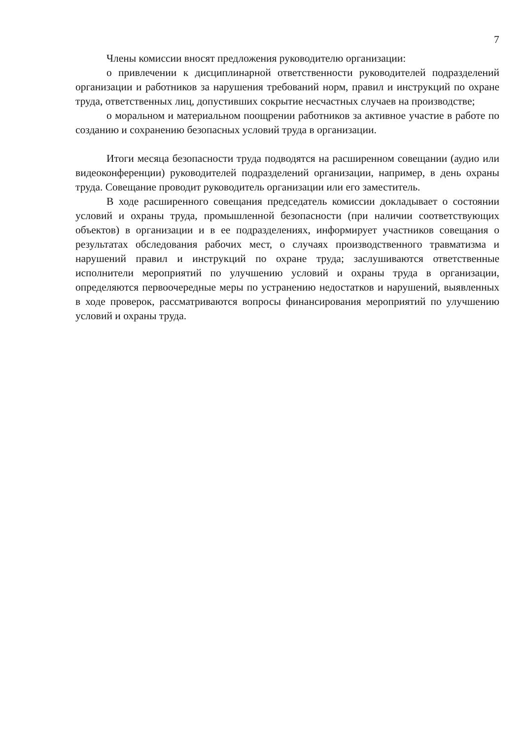7
Члены комиссии вносят предложения руководителю организации:
о привлечении к дисциплинарной ответственности руководителей подразделений организации и работников за нарушения требований норм, правил и инструкций по охране труда, ответственных лиц, допустивших сокрытие несчастных случаев на производстве;
о моральном и материальном поощрении работников за активное участие в работе по созданию и сохранению безопасных условий труда в организации.
Итоги месяца безопасности труда подводятся на расширенном совещании (аудио или видеоконференции) руководителей подразделений организации, например, в день охраны труда. Совещание проводит руководитель организации или его заместитель.
В ходе расширенного совещания председатель комиссии докладывает о состоянии условий и охраны труда, промышленной безопасности (при наличии соответствующих объектов) в организации и в ее подразделениях, информирует участников совещания о результатах обследования рабочих мест, о случаях производственного травматизма и нарушений правил и инструкций по охране труда; заслушиваются ответственные исполнители мероприятий по улучшению условий и охраны труда в организации, определяются первоочередные меры по устранению недостатков и нарушений, выявленных в ходе проверок, рассматриваются вопросы финансирования мероприятий по улучшению условий и охраны труда.